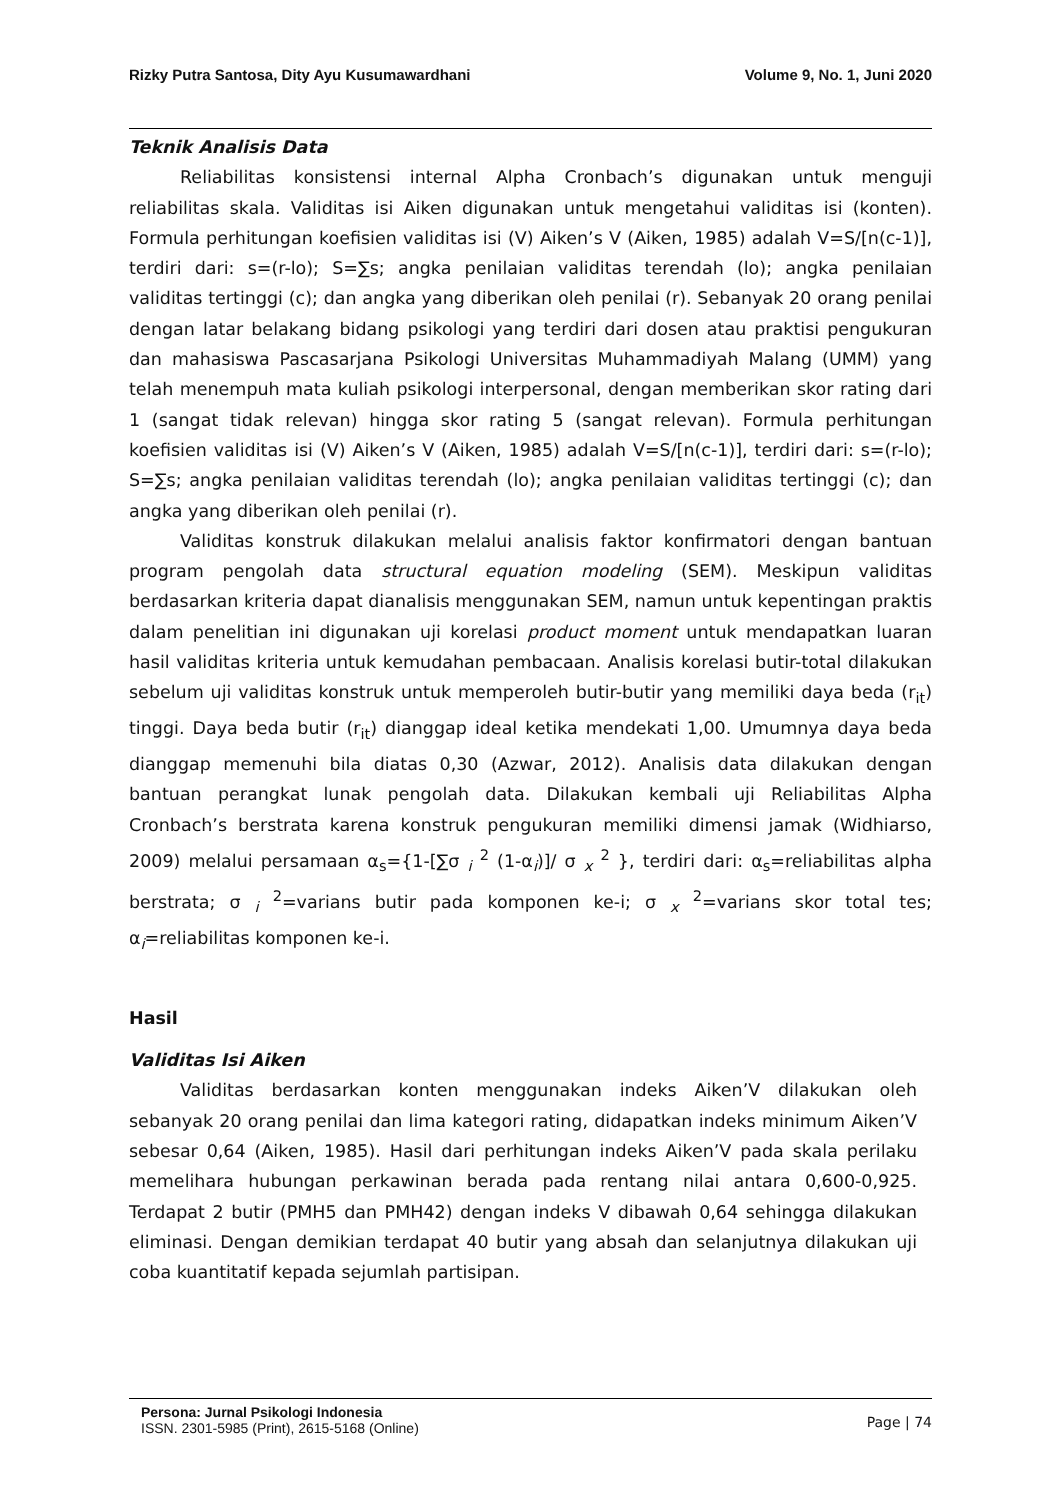Rizky Putra Santosa, Dity Ayu Kusumawardhani Volume 9, No. 1, Juni 2020
Teknik Analisis Data
Reliabilitas konsistensi internal Alpha Cronbach’s digunakan untuk menguji reliabilitas skala. Validitas isi Aiken digunakan untuk mengetahui validitas isi (konten). Formula perhitungan koefisien validitas isi (V) Aiken’s V (Aiken, 1985) adalah V=S/[n(c-1)], terdiri dari: s=(r-lo); S=∑s; angka penilaian validitas terendah (lo); angka penilaian validitas tertinggi (c); dan angka yang diberikan oleh penilai (r). Sebanyak 20 orang penilai dengan latar belakang bidang psikologi yang terdiri dari dosen atau praktisi pengukuran dan mahasiswa Pascasarjana Psikologi Universitas Muhammadiyah Malang (UMM) yang telah menempuh mata kuliah psikologi interpersonal, dengan memberikan skor rating dari 1 (sangat tidak relevan) hingga skor rating 5 (sangat relevan). Formula perhitungan koefisien validitas isi (V) Aiken’s V (Aiken, 1985) adalah V=S/[n(c-1)], terdiri dari: s=(r-lo); S=∑s; angka penilaian validitas terendah (lo); angka penilaian validitas tertinggi (c); dan angka yang diberikan oleh penilai (r).
Validitas konstruk dilakukan melalui analisis faktor konfirmatori dengan bantuan program pengolah data structural equation modeling (SEM). Meskipun validitas berdasarkan kriteria dapat dianalisis menggunakan SEM, namun untuk kepentingan praktis dalam penelitian ini digunakan uji korelasi product moment untuk mendapatkan luaran hasil validitas kriteria untuk kemudahan pembacaan. Analisis korelasi butir-total dilakukan sebelum uji validitas konstruk untuk memperoleh butir-butir yang memiliki daya beda (r<sub>it</sub>) tinggi. Daya beda butir (r<sub>it</sub>) dianggap ideal ketika mendekati 1,00. Umumnya daya beda dianggap memenuhi bila diatas 0,30 (Azwar, 2012). Analisis data dilakukan dengan bantuan perangkat lunak pengolah data. Dilakukan kembali uji Reliabilitas Alpha Cronbach’s berstrata karena konstruk pengukuran memiliki dimensi jamak (Widhiarso, 2009) melalui persamaan α<sub>s</sub>={1-[∑σ <sub>i</sub> <sup>2</sup> (1-α<sub>i</sub>)]/ σ <sub>x</sub> <sup>2</sup> }, terdiri dari: α<sub>s</sub>=reliabilitas alpha berstrata; σ <sub>i</sub> <sup>2</sup>=varians butir pada komponen ke-i; σ <sub>x</sub> <sup>2</sup>=varians skor total tes; α<sub>i</sub>=reliabilitas komponen ke-i.
Hasil
Validitas Isi Aiken
Validitas berdasarkan konten menggunakan indeks Aiken’V dilakukan oleh sebanyak 20 orang penilai dan lima kategori rating, didapatkan indeks minimum Aiken’V sebesar 0,64 (Aiken, 1985). Hasil dari perhitungan indeks Aiken’V pada skala perilaku memelihara hubungan perkawinan berada pada rentang nilai antara 0,600-0,925. Terdapat 2 butir (PMH5 dan PMH42) dengan indeks V dibawah 0,64 sehingga dilakukan eliminasi. Dengan demikian terdapat 40 butir yang absah dan selanjutnya dilakukan uji coba kuantitatif kepada sejumlah partisipan.
Persona: Jurnal Psikologi Indonesia
ISSN. 2301-5985 (Print), 2615-5168 (Online)
Page | 74